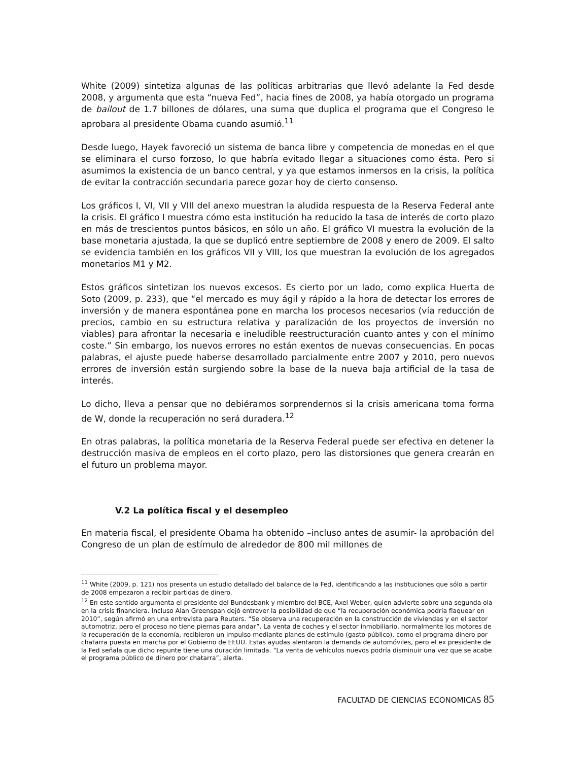White (2009) sintetiza algunas de las políticas arbitrarias que llevó adelante la Fed desde 2008, y argumenta que esta “nueva Fed”, hacia fines de 2008, ya había otorgado un programa de bailout de 1.7 billones de dólares, una suma que duplica el programa que el Congreso le aprobara al presidente Obama cuando asumió.<sup>11</sup>
Desde luego, Hayek favoreció un sistema de banca libre y competencia de monedas en el que se eliminara el curso forzoso, lo que habría evitado llegar a situaciones como ésta. Pero si asumimos la existencia de un banco central, y ya que estamos inmersos en la crisis, la política de evitar la contracción secundaria parece gozar hoy de cierto consenso.
Los gráficos I, VI, VII y VIII del anexo muestran la aludida respuesta de la Reserva Federal ante la crisis. El gráfico I muestra cómo esta institución ha reducido la tasa de interés de corto plazo en más de trescientos puntos básicos, en sólo un año. El gráfico VI muestra la evolución de la base monetaria ajustada, la que se duplicó entre septiembre de 2008 y enero de 2009. El salto se evidencia también en los gráficos VII y VIII, los que muestran la evolución de los agregados monetarios M1 y M2.
Estos gráficos sintetizan los nuevos excesos. Es cierto por un lado, como explica Huerta de Soto (2009, p. 233), que “el mercado es muy ágil y rápido a la hora de detectar los errores de inversión y de manera espontánea pone en marcha los procesos necesarios (vía reducción de precios, cambio en su estructura relativa y paralización de los proyectos de inversión no viables) para afrontar la necesaria e ineludible reestructuración cuanto antes y con el mínimo coste.” Sin embargo, los nuevos errores no están exentos de nuevas consecuencias. En pocas palabras, el ajuste puede haberse desarrollado parcialmente entre 2007 y 2010, pero nuevos errores de inversión están surgiendo sobre la base de la nueva baja artificial de la tasa de interés.
Lo dicho, lleva a pensar que no debiéramos sorprendernos si la crisis americana toma forma de W, donde la recuperación no será duradera.<sup>12</sup>
En otras palabras, la política monetaria de la Reserva Federal puede ser efectiva en detener la destrucción masiva de empleos en el corto plazo, pero las distorsiones que genera crearán en el futuro un problema mayor.
V.2 La política fiscal y el desempleo
En materia fiscal, el presidente Obama ha obtenido –incluso antes de asumir- la aprobación del Congreso de un plan de estímulo de alrededor de 800 mil millones de
<sup>11</sup> White (2009, p. 121) nos presenta un estudio detallado del balance de la Fed, identificando a las instituciones que sólo a partir de 2008 empezaron a recibir partidas de dinero.
<sup>12</sup> En este sentido argumenta el presidente del Bundesbank y miembro del BCE, Axel Weber, quien advierte sobre una segunda ola en la crisis financiera. Incluso Alan Greenspan dejó entrever la posibilidad de que “la recuperación económica podría flaquear en 2010”, según afirmó en una entrevista para Reuters. “Se observa una recuperación en la construcción de viviendas y en el sector automotriz, pero el proceso no tiene piernas para andar”. La venta de coches y el sector inmobiliario, normalmente los motores de la recuperación de la economía, recibieron un impulso mediante planes de estímulo (gasto público), como el programa dinero por chatarra puesta en marcha por el Gobierno de EEUU. Estas ayudas alentaron la demanda de automóviles, pero el ex presidente de la Fed señala que dicho repunte tiene una duración limitada. “La venta de vehículos nuevos podría disminuir una vez que se acabe el programa público de dinero por chatarra”, alerta.
FACULTAD DE CIENCIAS ECONOMICAS 85